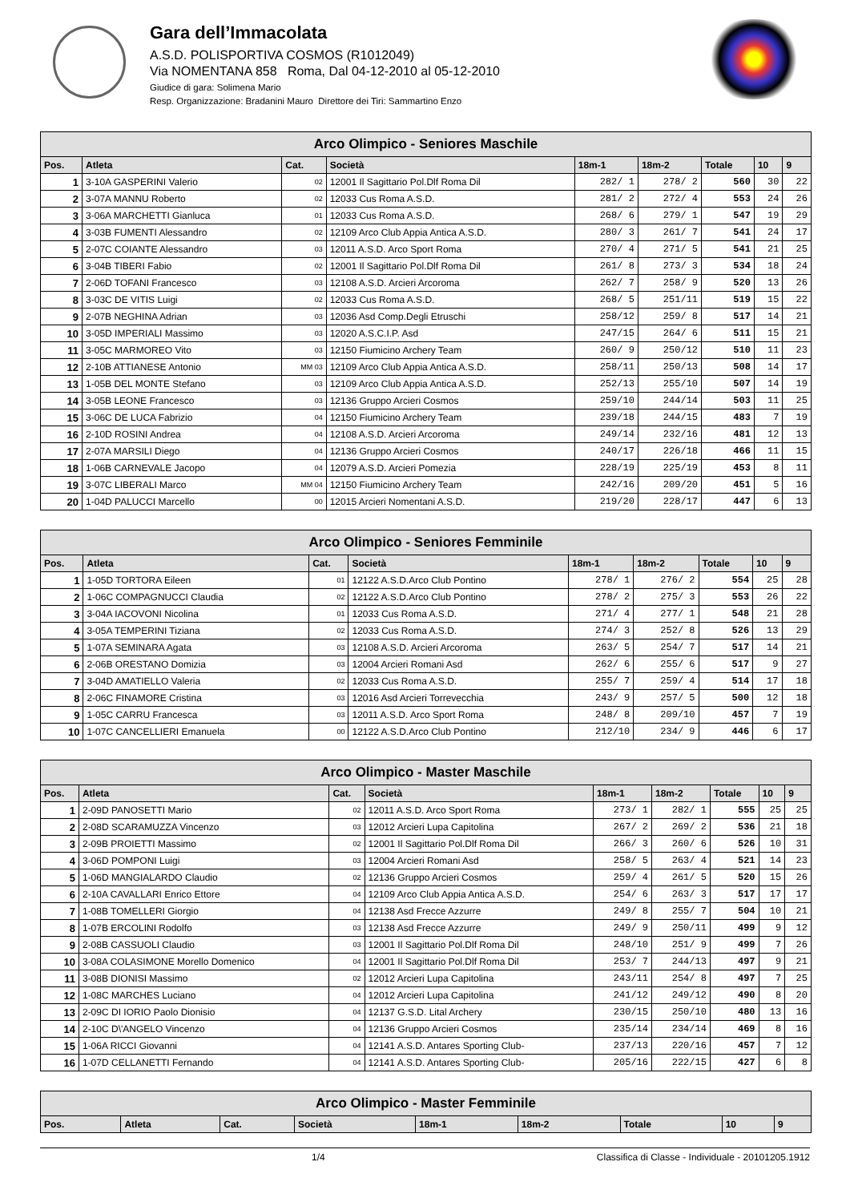Gara dell’Immacolata
A.S.D. POLISPORTIVA COSMOS (R1012049)
Via NOMENTANA 858 Roma, Dal 04-12-2010 al 05-12-2010
Giudice di gara: Solimena Mario
Resp. Organizzazione: Bradanini Mauro Direttore dei Tiri: Sammartino Enzo
| Arco Olimpico - Seniores Maschile | | | | | | | | |
| --- | --- | --- | --- | --- | --- | --- | --- | --- |
| Pos. | Atleta | Cat. | Società | 18m-1 | 18m-2 | Totale | 10 | 9 |
| 1 | 3-10A GASPERINI Valerio | 02 | 12001 Il Sagittario Pol.Dlf Roma Dil | 282/ 1 | 278/ 2 | 560 | 30 | 22 |
| 2 | 3-07A MANNU Roberto | 02 | 12033 Cus Roma A.S.D. | 281/ 2 | 272/ 4 | 553 | 24 | 26 |
| 3 | 3-06A MARCHETTI Gianluca | 01 | 12033 Cus Roma A.S.D. | 268/ 6 | 279/ 1 | 547 | 19 | 29 |
| 4 | 3-03B FUMENTI Alessandro | 02 | 12109 Arco Club Appia Antica A.S.D. | 280/ 3 | 261/ 7 | 541 | 24 | 17 |
| 5 | 2-07C COIANTE Alessandro | 03 | 12011 A.S.D. Arco Sport Roma | 270/ 4 | 271/ 5 | 541 | 21 | 25 |
| 6 | 3-04B TIBERI Fabio | 02 | 12001 Il Sagittario Pol.Dlf Roma Dil | 261/ 8 | 273/ 3 | 534 | 18 | 24 |
| 7 | 2-06D TOFANI Francesco | 03 | 12108 A.S.D. Arcieri Arcoroma | 262/ 7 | 258/ 9 | 520 | 13 | 26 |
| 8 | 3-03C DE VITIS Luigi | 02 | 12033 Cus Roma A.S.D. | 268/ 5 | 251/11 | 519 | 15 | 22 |
| 9 | 2-07B NEGHINA Adrian | 03 | 12036 Asd Comp.Degli Etruschi | 258/12 | 259/ 8 | 517 | 14 | 21 |
| 10 | 3-05D IMPERIALI Massimo | 03 | 12020 A.S.C.I.P. Asd | 247/15 | 264/ 6 | 511 | 15 | 21 |
| 11 | 3-05C MARMOREO Vito | 03 | 12150 Fiumicino Archery Team | 260/ 9 | 250/12 | 510 | 11 | 23 |
| 12 | 2-10B ATTIANESE Antonio | MM 03 | 12109 Arco Club Appia Antica A.S.D. | 258/11 | 250/13 | 508 | 14 | 17 |
| 13 | 1-05B DEL MONTE Stefano | 03 | 12109 Arco Club Appia Antica A.S.D. | 252/13 | 255/10 | 507 | 14 | 19 |
| 14 | 3-05B LEONE Francesco | 03 | 12136 Gruppo Arcieri Cosmos | 259/10 | 244/14 | 503 | 11 | 25 |
| 15 | 3-06C DE LUCA Fabrizio | 04 | 12150 Fiumicino Archery Team | 239/18 | 244/15 | 483 | 7 | 19 |
| 16 | 2-10D ROSINI Andrea | 04 | 12108 A.S.D. Arcieri Arcoroma | 249/14 | 232/16 | 481 | 12 | 13 |
| 17 | 2-07A MARSILI Diego | 04 | 12136 Gruppo Arcieri Cosmos | 240/17 | 226/18 | 466 | 11 | 15 |
| 18 | 1-06B CARNEVALE Jacopo | 04 | 12079 A.S.D. Arcieri Pomezia | 228/19 | 225/19 | 453 | 8 | 11 |
| 19 | 3-07C LIBERALI Marco | MM 04 | 12150 Fiumicino Archery Team | 242/16 | 209/20 | 451 | 5 | 16 |
| 20 | 1-04D PALUCCI Marcello | 00 | 12015 Arcieri Nomentani A.S.D. | 219/20 | 228/17 | 447 | 6 | 13 |
| Arco Olimpico - Seniores Femminile | | | | | | | | |
| --- | --- | --- | --- | --- | --- | --- | --- | --- |
| Pos. | Atleta | Cat. | Società | 18m-1 | 18m-2 | Totale | 10 | 9 |
| 1 | 1-05D TORTORA Eileen | 01 | 12122 A.S.D.Arco Club Pontino | 278/ 1 | 276/ 2 | 554 | 25 | 28 |
| 2 | 1-06C COMPAGNUCCI Claudia | 02 | 12122 A.S.D.Arco Club Pontino | 278/ 2 | 275/ 3 | 553 | 26 | 22 |
| 3 | 3-04A IACOVONI Nicolina | 01 | 12033 Cus Roma A.S.D. | 271/ 4 | 277/ 1 | 548 | 21 | 28 |
| 4 | 3-05A TEMPERINI Tiziana | 02 | 12033 Cus Roma A.S.D. | 274/ 3 | 252/ 8 | 526 | 13 | 29 |
| 5 | 1-07A SEMINARA Agata | 03 | 12108 A.S.D. Arcieri Arcoroma | 263/ 5 | 254/ 7 | 517 | 14 | 21 |
| 6 | 2-06B ORESTANO Domizia | 03 | 12004 Arcieri Romani Asd | 262/ 6 | 255/ 6 | 517 | 9 | 27 |
| 7 | 3-04D AMATIELLO Valeria | 02 | 12033 Cus Roma A.S.D. | 255/ 7 | 259/ 4 | 514 | 17 | 18 |
| 8 | 2-06C FINAMORE Cristina | 03 | 12016 Asd Arcieri Torrevecchia | 243/ 9 | 257/ 5 | 500 | 12 | 18 |
| 9 | 1-05C CARRU Francesca | 03 | 12011 A.S.D. Arco Sport Roma | 248/ 8 | 209/10 | 457 | 7 | 19 |
| 10 | 1-07C CANCELLIERI Emanuela | 00 | 12122 A.S.D.Arco Club Pontino | 212/10 | 234/ 9 | 446 | 6 | 17 |
| Arco Olimpico - Master Maschile | | | | | | | | |
| --- | --- | --- | --- | --- | --- | --- | --- | --- |
| Pos. | Atleta | Cat. | Società | 18m-1 | 18m-2 | Totale | 10 | 9 |
| 1 | 2-09D PANOSETTI Mario | 02 | 12011 A.S.D. Arco Sport Roma | 273/ 1 | 282/ 1 | 555 | 25 | 25 |
| 2 | 2-08D SCARAMUZZA Vincenzo | 03 | 12012 Arcieri Lupa Capitolina | 267/ 2 | 269/ 2 | 536 | 21 | 18 |
| 3 | 2-09B PROIETTI Massimo | 02 | 12001 Il Sagittario Pol.Dlf Roma Dil | 266/ 3 | 260/ 6 | 526 | 10 | 31 |
| 4 | 3-06D POMPONI Luigi | 03 | 12004 Arcieri Romani Asd | 258/ 5 | 263/ 4 | 521 | 14 | 23 |
| 5 | 1-06D MANGIALARDO Claudio | 02 | 12136 Gruppo Arcieri Cosmos | 259/ 4 | 261/ 5 | 520 | 15 | 26 |
| 6 | 2-10A CAVALLARI Enrico Ettore | 04 | 12109 Arco Club Appia Antica A.S.D. | 254/ 6 | 263/ 3 | 517 | 17 | 17 |
| 7 | 1-08B TOMELLERI Giorgio | 04 | 12138 Asd Frecce Azzurre | 249/ 8 | 255/ 7 | 504 | 10 | 21 |
| 8 | 1-07B ERCOLINI Rodolfo | 03 | 12138 Asd Frecce Azzurre | 249/ 9 | 250/11 | 499 | 9 | 12 |
| 9 | 2-08B CASSUOLI Claudio | 03 | 12001 Il Sagittario Pol.Dlf Roma Dil | 248/10 | 251/ 9 | 499 | 7 | 26 |
| 10 | 3-08A COLASIMONE Morello Domenico | 04 | 12001 Il Sagittario Pol.Dlf Roma Dil | 253/ 7 | 244/13 | 497 | 9 | 21 |
| 11 | 3-08B DIONISI Massimo | 02 | 12012 Arcieri Lupa Capitolina | 243/11 | 254/ 8 | 497 | 7 | 25 |
| 12 | 1-08C MARCHES Luciano | 04 | 12012 Arcieri Lupa Capitolina | 241/12 | 249/12 | 490 | 8 | 20 |
| 13 | 2-09C DI IORIO Paolo Dionisio | 04 | 12137 G.S.D. Lital Archery | 230/15 | 250/10 | 480 | 13 | 16 |
| 14 | 2-10C D\'ANGELO Vincenzo | 04 | 12136 Gruppo Arcieri Cosmos | 235/14 | 234/14 | 469 | 8 | 16 |
| 15 | 1-06A RICCI Giovanni | 04 | 12141 A.S.D. Antares Sporting Club- | 237/13 | 220/16 | 457 | 7 | 12 |
| 16 | 1-07D CELLANETTI Fernando | 04 | 12141 A.S.D. Antares Sporting Club- | 205/16 | 222/15 | 427 | 6 | 8 |
| Arco Olimpico - Master Femminile | | | | | | | | |
| --- | --- | --- | --- | --- | --- | --- | --- | --- |
| Pos. | Atleta | Cat. | Società | 18m-1 | 18m-2 | Totale | 10 | 9 |
1/4 Classifica di Classe - Individuale - 20101205.1912